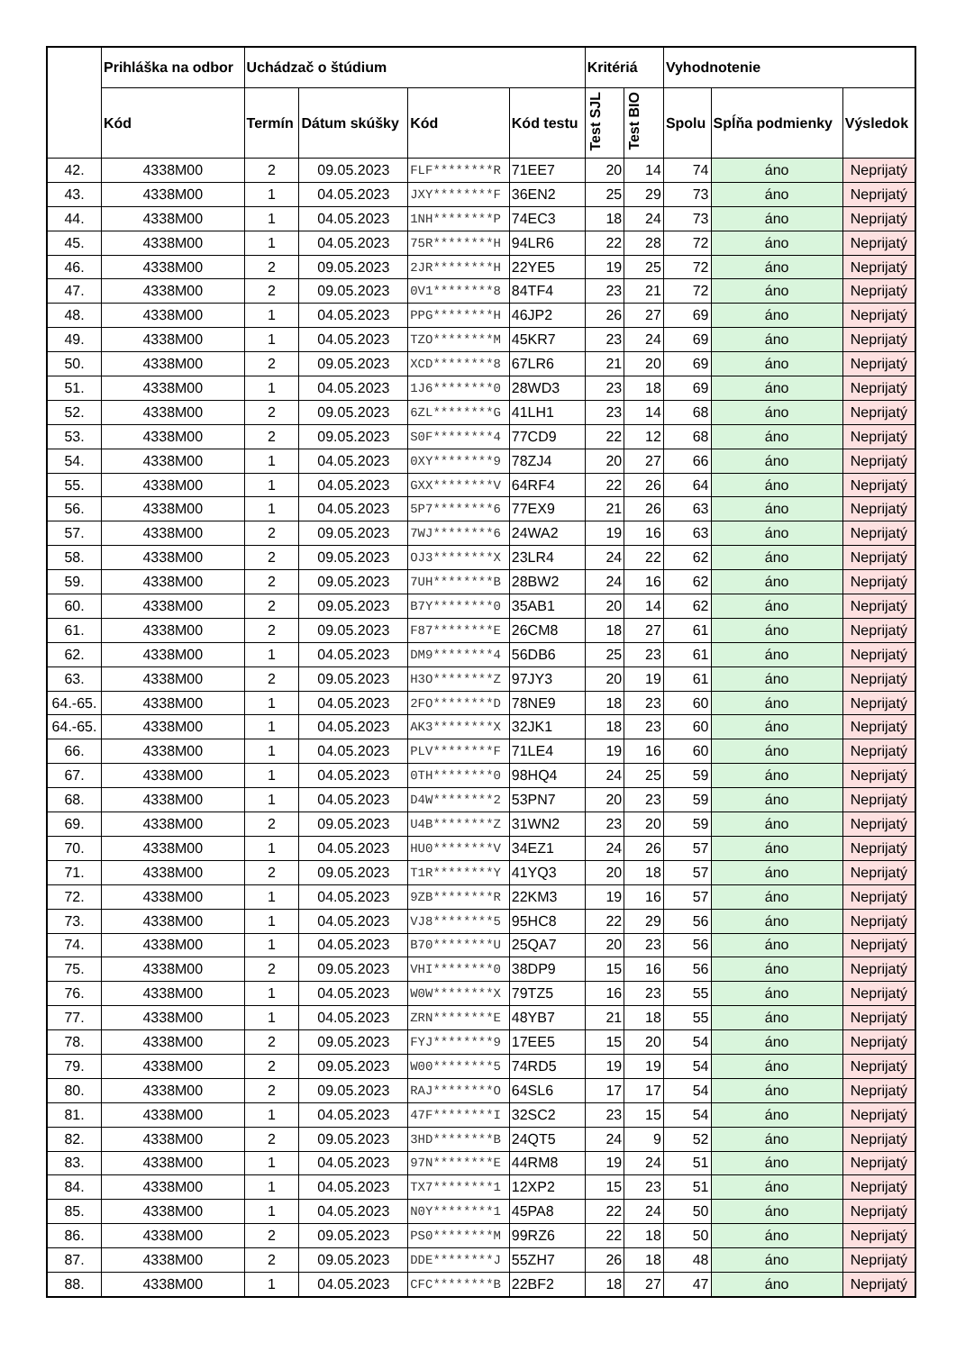| | Prihláška na odbor | Uchádzač o štúdium | | | | Kritériá | | Vyhodnotenie | | |
| --- | --- | --- | --- | --- | --- | --- | --- | --- | --- | --- |
| | Kód | Termín | Dátum skúšky | Kód | Kód testu | Test SJL | Test BIO | Spolu | Spĺňa podmienky | Výsledok |
| 42. | 4338M00 | 2 | 09.05.2023 | FLF********R | 71EE7 | 20 | 14 | 74 | áno | Neprijatý |
| 43. | 4338M00 | 1 | 04.05.2023 | JXY********F | 36EN2 | 25 | 29 | 73 | áno | Neprijatý |
| 44. | 4338M00 | 1 | 04.05.2023 | 1NH********P | 74EC3 | 18 | 24 | 73 | áno | Neprijatý |
| 45. | 4338M00 | 1 | 04.05.2023 | 75R********H | 94LR6 | 22 | 28 | 72 | áno | Neprijatý |
| 46. | 4338M00 | 2 | 09.05.2023 | 2JR********H | 22YE5 | 19 | 25 | 72 | áno | Neprijatý |
| 47. | 4338M00 | 2 | 09.05.2023 | 0V1********8 | 84TF4 | 23 | 21 | 72 | áno | Neprijatý |
| 48. | 4338M00 | 1 | 04.05.2023 | PPG********H | 46JP2 | 26 | 27 | 69 | áno | Neprijatý |
| 49. | 4338M00 | 1 | 04.05.2023 | TZO********M | 45KR7 | 23 | 24 | 69 | áno | Neprijatý |
| 50. | 4338M00 | 2 | 09.05.2023 | XCD********8 | 67LR6 | 21 | 20 | 69 | áno | Neprijatý |
| 51. | 4338M00 | 1 | 04.05.2023 | 1J6********0 | 28WD3 | 23 | 18 | 69 | áno | Neprijatý |
| 52. | 4338M00 | 2 | 09.05.2023 | 6ZL********G | 41LH1 | 23 | 14 | 68 | áno | Neprijatý |
| 53. | 4338M00 | 2 | 09.05.2023 | S0F********4 | 77CD9 | 22 | 12 | 68 | áno | Neprijatý |
| 54. | 4338M00 | 1 | 04.05.2023 | 0XY********9 | 78ZJ4 | 20 | 27 | 66 | áno | Neprijatý |
| 55. | 4338M00 | 1 | 04.05.2023 | GXX********V | 64RF4 | 22 | 26 | 64 | áno | Neprijatý |
| 56. | 4338M00 | 1 | 04.05.2023 | 5P7********6 | 77EX9 | 21 | 26 | 63 | áno | Neprijatý |
| 57. | 4338M00 | 2 | 09.05.2023 | 7WJ********6 | 24WA2 | 19 | 16 | 63 | áno | Neprijatý |
| 58. | 4338M00 | 2 | 09.05.2023 | OJ3********X | 23LR4 | 24 | 22 | 62 | áno | Neprijatý |
| 59. | 4338M00 | 2 | 09.05.2023 | 7UH********B | 28BW2 | 24 | 16 | 62 | áno | Neprijatý |
| 60. | 4338M00 | 2 | 09.05.2023 | B7Y********0 | 35AB1 | 20 | 14 | 62 | áno | Neprijatý |
| 61. | 4338M00 | 2 | 09.05.2023 | F87********E | 26CM8 | 18 | 27 | 61 | áno | Neprijatý |
| 62. | 4338M00 | 1 | 04.05.2023 | DM9********4 | 56DB6 | 25 | 23 | 61 | áno | Neprijatý |
| 63. | 4338M00 | 2 | 09.05.2023 | H3O********Z | 97JY3 | 20 | 19 | 61 | áno | Neprijatý |
| 64.-65. | 4338M00 | 1 | 04.05.2023 | 2FO********D | 78NE9 | 18 | 23 | 60 | áno | Neprijatý |
| 64.-65. | 4338M00 | 1 | 04.05.2023 | AK3********X | 32JK1 | 18 | 23 | 60 | áno | Neprijatý |
| 66. | 4338M00 | 1 | 04.05.2023 | PLV********F | 71LE4 | 19 | 16 | 60 | áno | Neprijatý |
| 67. | 4338M00 | 1 | 04.05.2023 | 0TH********0 | 98HQ4 | 24 | 25 | 59 | áno | Neprijatý |
| 68. | 4338M00 | 1 | 04.05.2023 | D4W********2 | 53PN7 | 20 | 23 | 59 | áno | Neprijatý |
| 69. | 4338M00 | 2 | 09.05.2023 | U4B********Z | 31WN2 | 23 | 20 | 59 | áno | Neprijatý |
| 70. | 4338M00 | 1 | 04.05.2023 | HU0********V | 34EZ1 | 24 | 26 | 57 | áno | Neprijatý |
| 71. | 4338M00 | 2 | 09.05.2023 | T1R********Y | 41YQ3 | 20 | 18 | 57 | áno | Neprijatý |
| 72. | 4338M00 | 1 | 04.05.2023 | 9ZB********R | 22KM3 | 19 | 16 | 57 | áno | Neprijatý |
| 73. | 4338M00 | 1 | 04.05.2023 | VJ8********5 | 95HC8 | 22 | 29 | 56 | áno | Neprijatý |
| 74. | 4338M00 | 1 | 04.05.2023 | B70********U | 25QA7 | 20 | 23 | 56 | áno | Neprijatý |
| 75. | 4338M00 | 2 | 09.05.2023 | VHI********0 | 38DP9 | 15 | 16 | 56 | áno | Neprijatý |
| 76. | 4338M00 | 1 | 04.05.2023 | W0W********X | 79TZ5 | 16 | 23 | 55 | áno | Neprijatý |
| 77. | 4338M00 | 1 | 04.05.2023 | ZRN********E | 48YB7 | 21 | 18 | 55 | áno | Neprijatý |
| 78. | 4338M00 | 2 | 09.05.2023 | FYJ********9 | 17EE5 | 15 | 20 | 54 | áno | Neprijatý |
| 79. | 4338M00 | 2 | 09.05.2023 | W00********5 | 74RD5 | 19 | 19 | 54 | áno | Neprijatý |
| 80. | 4338M00 | 2 | 09.05.2023 | RAJ********O | 64SL6 | 17 | 17 | 54 | áno | Neprijatý |
| 81. | 4338M00 | 1 | 04.05.2023 | 47F********I | 32SC2 | 23 | 15 | 54 | áno | Neprijatý |
| 82. | 4338M00 | 2 | 09.05.2023 | 3HD********B | 24QT5 | 24 | 9 | 52 | áno | Neprijatý |
| 83. | 4338M00 | 1 | 04.05.2023 | 97N********E | 44RM8 | 19 | 24 | 51 | áno | Neprijatý |
| 84. | 4338M00 | 1 | 04.05.2023 | TX7********1 | 12XP2 | 15 | 23 | 51 | áno | Neprijatý |
| 85. | 4338M00 | 1 | 04.05.2023 | N0Y********1 | 45PA8 | 22 | 24 | 50 | áno | Neprijatý |
| 86. | 4338M00 | 2 | 09.05.2023 | PS0********M | 99RZ6 | 22 | 18 | 50 | áno | Neprijatý |
| 87. | 4338M00 | 2 | 09.05.2023 | DDE********J | 55ZH7 | 26 | 18 | 48 | áno | Neprijatý |
| 88. | 4338M00 | 1 | 04.05.2023 | CFC********B | 22BF2 | 18 | 27 | 47 | áno | Neprijatý |